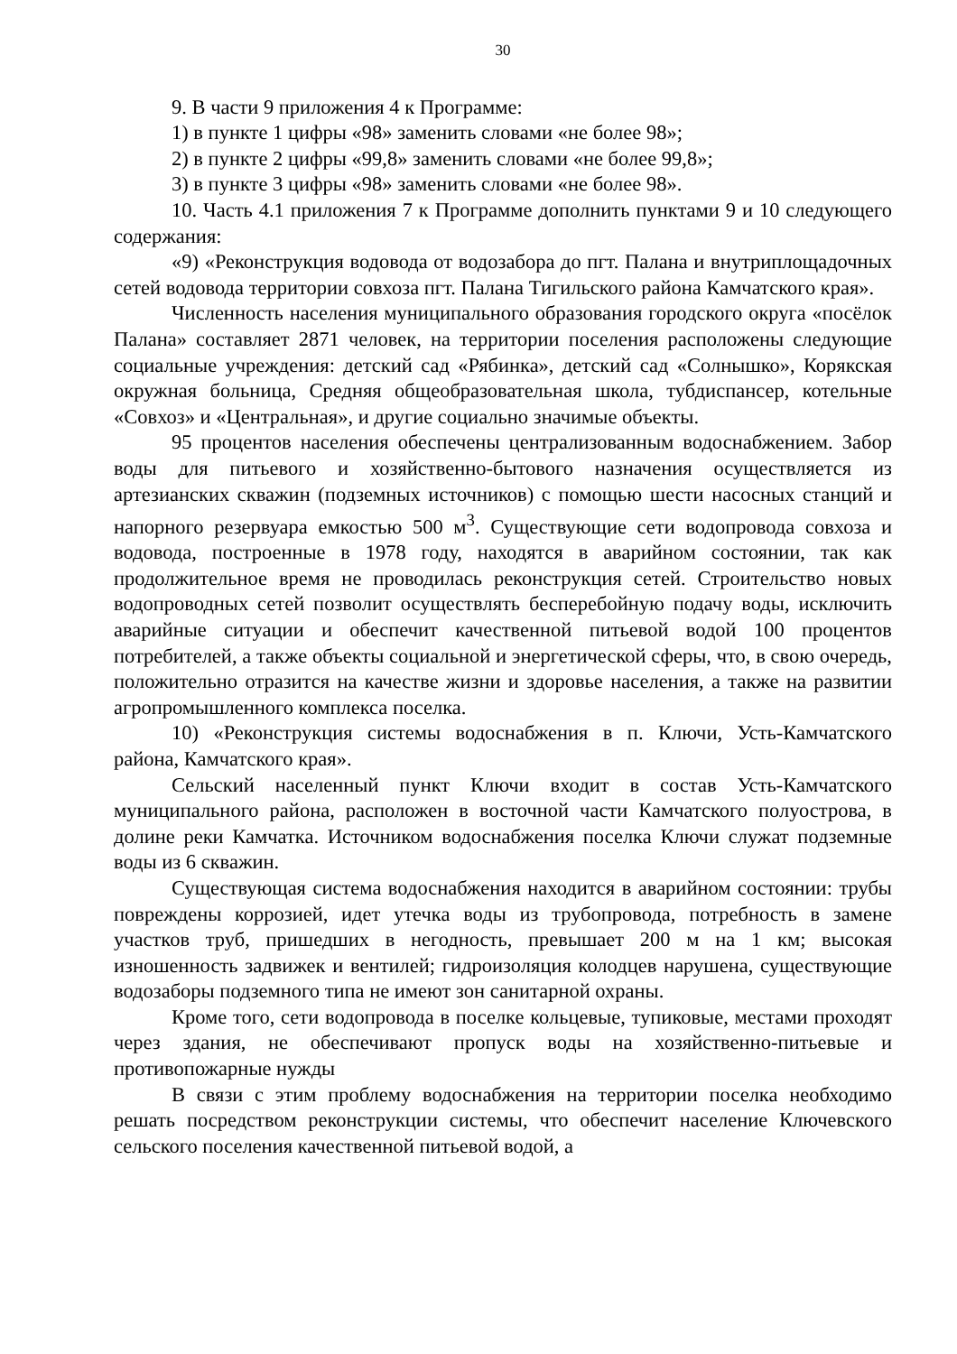30
9. В части 9 приложения 4 к Программе:
1) в пункте 1 цифры «98» заменить словами «не более 98»;
2) в пункте 2 цифры «99,8» заменить словами «не более 99,8»;
3) в пункте 3 цифры «98» заменить словами «не более 98».
10. Часть 4.1 приложения 7 к Программе дополнить пунктами 9 и 10 следующего содержания:
«9) «Реконструкция водовода от водозабора до пгт. Палана и внутриплощадочных сетей водовода территории совхоза пгт. Палана Тигильского района Камчатского края».
Численность населения муниципального образования городского округа «посёлок Палана» составляет 2871 человек, на территории поселения расположены следующие социальные учреждения: детский сад «Рябинка», детский сад «Солнышко», Корякская окружная больница, Средняя общеобразовательная школа, тубдиспансер, котельные «Совхоз» и «Центральная», и другие социально значимые объекты.
95 процентов населения обеспечены централизованным водоснабжением. Забор воды для питьевого и хозяйственно-бытового назначения осуществляется из артезианских скважин (подземных источников) с помощью шести насосных станций и напорного резервуара емкостью 500 м<sup>3</sup>. Существующие сети водопровода совхоза и водовода, построенные в 1978 году, находятся в аварийном состоянии, так как продолжительное время не проводилась реконструкция сетей. Строительство новых водопроводных сетей позволит осуществлять бесперебойную подачу воды, исключить аварийные ситуации и обеспечит качественной питьевой водой 100 процентов потребителей, а также объекты социальной и энергетической сферы, что, в свою очередь, положительно отразится на качестве жизни и здоровье населения, а также на развитии агропромышленного комплекса поселка.
10) «Реконструкция системы водоснабжения в п. Ключи, Усть-Камчатского района, Камчатского края».
Сельский населенный пункт Ключи входит в состав Усть-Камчатского муниципального района, расположен в восточной части Камчатского полуострова, в долине реки Камчатка. Источником водоснабжения поселка Ключи служат подземные воды из 6 скважин.
Существующая система водоснабжения находится в аварийном состоянии: трубы повреждены коррозией, идет утечка воды из трубопровода, потребность в замене участков труб, пришедших в негодность, превышает 200 м на 1 км; высокая изношенность задвижек и вентилей; гидроизоляция колодцев нарушена, существующие водозаборы подземного типа не имеют зон санитарной охраны.
Кроме того, сети водопровода в поселке кольцевые, тупиковые, местами проходят через здания, не обеспечивают пропуск воды на хозяйственно-питьевые и противопожарные нужды
В связи с этим проблему водоснабжения на территории поселка необходимо решать посредством реконструкции системы, что обеспечит население Ключевского сельского поселения качественной питьевой водой, а